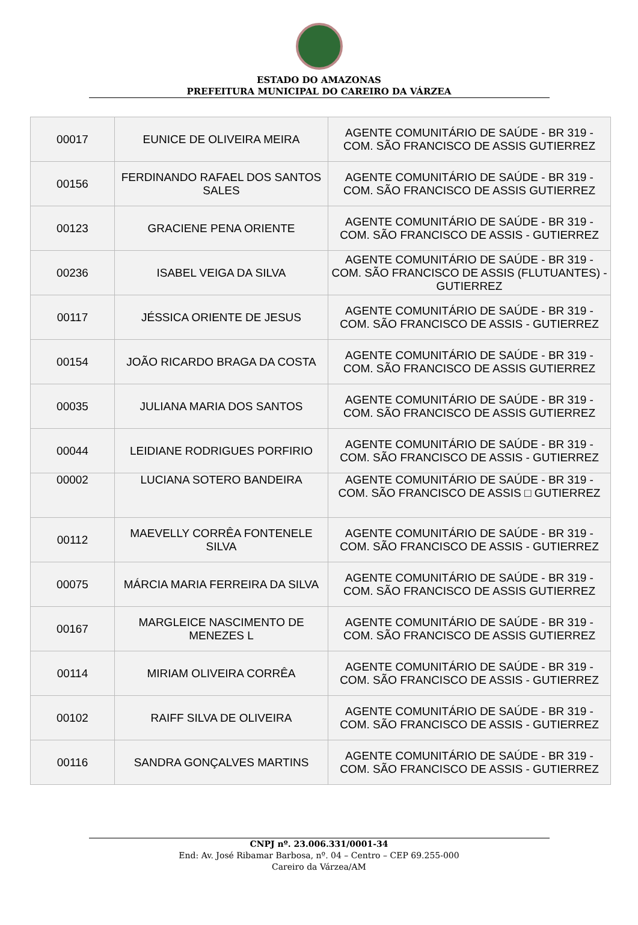ESTADO DO AMAZONAS
PREFEITURA MUNICIPAL DO CAREIRO DA VÁRZEA
| 00017 | EUNICE DE OLIVEIRA MEIRA | AGENTE COMUNITÁRIO DE SAÚDE - BR 319 - COM. SÃO FRANCISCO DE ASSIS GUTIERREZ |
| 00156 | FERDINANDO RAFAEL DOS SANTOS SALES | AGENTE COMUNITÁRIO DE SAÚDE - BR 319 - COM. SÃO FRANCISCO DE ASSIS GUTIERREZ |
| 00123 | GRACIENE PENA ORIENTE | AGENTE COMUNITÁRIO DE SAÚDE - BR 319 - COM. SÃO FRANCISCO DE ASSIS - GUTIERREZ |
| 00236 | ISABEL VEIGA DA SILVA | AGENTE COMUNITÁRIO DE SAÚDE - BR 319 - COM. SÃO FRANCISCO DE ASSIS (FLUTUANTES) - GUTIERREZ |
| 00117 | JÉSSICA ORIENTE DE JESUS | AGENTE COMUNITÁRIO DE SAÚDE - BR 319 - COM. SÃO FRANCISCO DE ASSIS - GUTIERREZ |
| 00154 | JOÃO RICARDO BRAGA DA COSTA | AGENTE COMUNITÁRIO DE SAÚDE - BR 319 - COM. SÃO FRANCISCO DE ASSIS GUTIERREZ |
| 00035 | JULIANA MARIA DOS SANTOS | AGENTE COMUNITÁRIO DE SAÚDE - BR 319 - COM. SÃO FRANCISCO DE ASSIS GUTIERREZ |
| 00044 | LEIDIANE RODRIGUES PORFIRIO | AGENTE COMUNITÁRIO DE SAÚDE - BR 319 - COM. SÃO FRANCISCO DE ASSIS - GUTIERREZ |
| 00002 | LUCIANA SOTERO BANDEIRA | AGENTE COMUNITÁRIO DE SAÚDE - BR 319 - COM. SÃO FRANCISCO DE ASSIS □ GUTIERREZ |
| 00112 | MAEVELLY CORRÊA FONTENELE SILVA | AGENTE COMUNITÁRIO DE SAÚDE - BR 319 - COM. SÃO FRANCISCO DE ASSIS - GUTIERREZ |
| 00075 | MÁRCIA MARIA FERREIRA DA SILVA | AGENTE COMUNITÁRIO DE SAÚDE - BR 319 - COM. SÃO FRANCISCO DE ASSIS GUTIERREZ |
| 00167 | MARGLEICE NASCIMENTO DE MENEZES L | AGENTE COMUNITÁRIO DE SAÚDE - BR 319 - COM. SÃO FRANCISCO DE ASSIS GUTIERREZ |
| 00114 | MIRIAM OLIVEIRA CORRÊA | AGENTE COMUNITÁRIO DE SAÚDE - BR 319 - COM. SÃO FRANCISCO DE ASSIS - GUTIERREZ |
| 00102 | RAIFF SILVA DE OLIVEIRA | AGENTE COMUNITÁRIO DE SAÚDE - BR 319 - COM. SÃO FRANCISCO DE ASSIS - GUTIERREZ |
| 00116 | SANDRA GONÇALVES MARTINS | AGENTE COMUNITÁRIO DE SAÚDE - BR 319 - COM. SÃO FRANCISCO DE ASSIS - GUTIERREZ |
CNPJ nº. 23.006.331/0001-34
End: Av. José Ribamar Barbosa, nº. 04 – Centro – CEP 69.255-000
Careiro da Várzea/AM